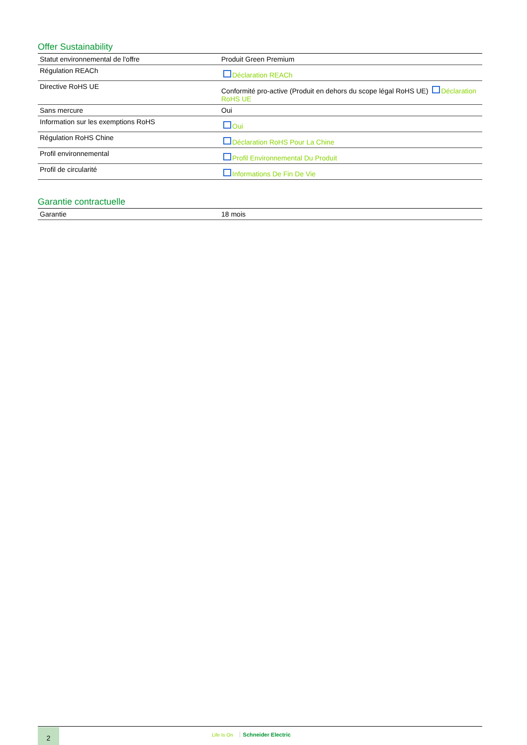Offer Sustainability
| Statut environnemental de l'offre | Produit Green Premium |
| Régulation REACh | Déclaration REACh |
| Directive RoHS UE | Conformité pro-active (Produit en dehors du scope légal RoHS UE) Déclaration RoHS UE |
| Sans mercure | Oui |
| Information sur les exemptions RoHS | Oui |
| Régulation RoHS Chine | Déclaration RoHS Pour La Chine |
| Profil environnemental | Profil Environnemental Du Produit |
| Profil de circularité | Informations De Fin De Vie |
Garantie contractuelle
| Garantie | 18 mois |
2 Life Is On Schneider Electric